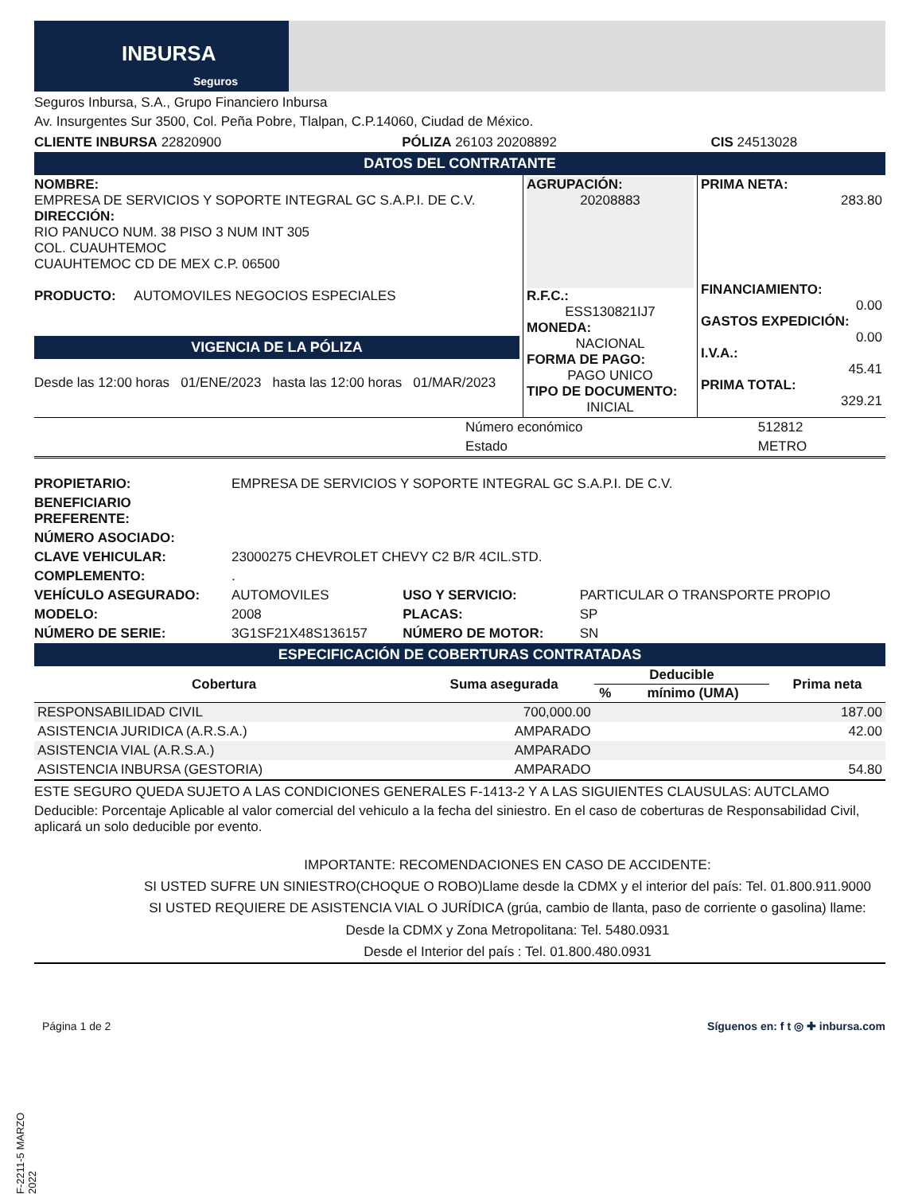INBURSA
Seguros
Seguros Inbursa, S.A., Grupo Financiero Inbursa
Av. Insurgentes Sur 3500, Col. Peña Pobre, Tlalpan, C.P.14060, Ciudad de México.
| CLIENTE INBURSA 22820900 | PÓLIZA 26103 20208892 | CIS 24513028 |
DATOS DEL CONTRATANTE
| NOMBRE: EMPRESA DE SERVICIOS Y SOPORTE INTEGRAL GC S.A.P.I. DE C.V. DIRECCIÓN: RIO PANUCO NUM. 38 PISO 3 NUM INT 305 COL. CUAUHTEMOC CUAUHTEMOC CD DE MEX C.P. 06500 PRODUCTO: AUTOMOVILES NEGOCIOS ESPECIALES VIGENCIA DE LA PÓLIZA Desde las 12:00 horas 01/ENE/2023 hasta las 12:00 horas 01/MAR/2023 | AGRUPACIÓN: 20208883 R.F.C.: ESS130821IJ7 MONEDA: NACIONAL FORMA DE PAGO: PAGO UNICO TIPO DE DOCUMENTO: INICIAL | PRIMA NETA: 283.80 FINANCIAMIENTO: 0.00 GASTOS EXPEDICIÓN: 0.00 I.V.A.: 45.41 PRIMA TOTAL: 329.21 |
| | Número económico | 512812 |
| | Estado | METRO |
| PROPIETARIO: | EMPRESA DE SERVICIOS Y SOPORTE INTEGRAL GC S.A.P.I. DE C.V. | | |
| BENEFICIARIO PREFERENTE: | | | |
| NÚMERO ASOCIADO: | | | |
| CLAVE VEHICULAR: | 23000275 CHEVROLET CHEVY C2 B/R 4CIL.STD. | | |
| COMPLEMENTO: | . | | |
| VEHÍCULO ASEGURADO: | AUTOMOVILES | USO Y SERVICIO: | PARTICULAR O TRANSPORTE PROPIO |
| MODELO: | 2008 | PLACAS: | SP |
| NÚMERO DE SERIE: | 3G1SF21X48S136157 | NÚMERO DE MOTOR: | SN |
ESPECIFICACIÓN DE COBERTURAS CONTRATADAS
| Cobertura | Suma asegurada | Deducible | | Prima neta |
| --- | --- | --- | --- | --- |
| | | % | mínimo (UMA) | |
| RESPONSABILIDAD CIVIL | 700,000.00 | | | 187.00 |
| ASISTENCIA JURIDICA (A.R.S.A.) | AMPARADO | | | 42.00 |
| ASISTENCIA VIAL (A.R.S.A.) | AMPARADO | | | |
| ASISTENCIA INBURSA (GESTORIA) | AMPARADO | | | 54.80 |
ESTE SEGURO QUEDA SUJETO A LAS CONDICIONES GENERALES F-1413-2 Y A LAS SIGUIENTES CLAUSULAS: AUTCLAMO
Deducible: Porcentaje Aplicable al valor comercial del vehiculo a la fecha del siniestro. En el caso de coberturas de Responsabilidad Civil, aplicará un solo deducible por evento.
IMPORTANTE: RECOMENDACIONES EN CASO DE ACCIDENTE:
SI USTED SUFRE UN SINIESTRO(CHOQUE O ROBO)Llame desde la CDMX y el interior del país: Tel. 01.800.911.9000
SI USTED REQUIERE DE ASISTENCIA VIAL O JURÍDICA (grúa, cambio de llanta, paso de corriente o gasolina) llame:
Desde la CDMX y Zona Metropolitana: Tel. 5480.0931
Desde el Interior del país : Tel. 01.800.480.0931
Página 1 de 2 Síguenos en: f t ◎ ✚ inbursa.com
F-2211-5 MARZO 2022